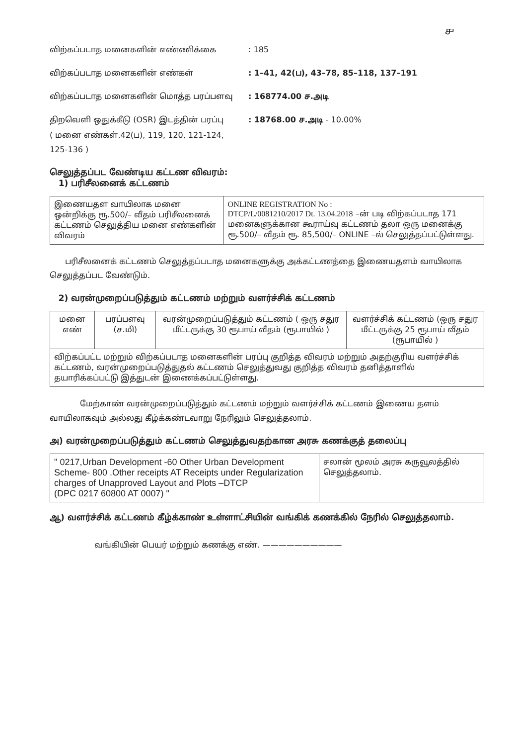௪
விற்கப்படாத மனைகளின் எண்ணிக்கை : 185
விற்கப்படாத மனைகளின் எண்கள் : 1–41, 42(ப), 43–78, 85–118, 137–191
விற்கப்படாத மனைகளின் மொத்த பரப்பளவு : 168774.00 ச.அடி
திறவெளி ஒதுக்கீடு (OSR) இடத்தின் பரப்பு : 18768.00 ச.அடி - 10.00%
( மனை எண்கள்.42(ப), 119, 120, 121-124,
125-136 )
செலுத்தப்பட வேண்டிய கட்டண விவரம்:
1) பரிசீலனைக் கட்டணம்
| இணையதள வாயிலாக மனை ஒன்றிக்கு ரூ.500/– வீதம் பரிசீலனைக் கட்டணம் செலுத்திய மனை எண்களின் விவரம் | ONLINE REGISTRATION No : DTCP/L/0081210/2017 Dt. 13.04.2018 –ன் படி விற்கப்படாத 171 மனைகளுக்கான கூராய்வு கட்டணம் தலா ஒரு மனைக்கு ரூ.500/– வீதம் ரூ. 85,500/– ONLINE –ல் செலுத்தப்பட்டுள்ளது. |
பரிசீலனைக் கட்டணம் செலுத்தப்படாத மனைகளுக்கு அக்கட்டணத்தை இணையதளம் வாயிலாக செலுத்தப்பட வேண்டும்.
2) வரன்முறைப்படுத்தும் கட்டணம் மற்றும் வளர்ச்சிக் கட்டணம்
| மனை எண் | பரப்பளவு (ச.மி) | வரன்முறைப்படுத்தும் கட்டணம் ( ஒரு சதுர மீட்டருக்கு 30 ரூபாய் வீதம் (ரூபாயில் ) | வளர்ச்சிக் கட்டணம் (ஒரு சதுர மீட்டருக்கு 25 ரூபாய் வீதம் (ரூபாயில் ) |
| விற்கப்பட்ட மற்றும் விற்கப்படாத மனைகளின் பரப்பு குறித்த விவரம் மற்றும் அதற்குரிய வளர்ச்சிக் கட்டணம், வரன்முறைப்படுத்துதல் கட்டணம் செலுத்துவது குறித்த விவரம் தனித்தாளில் தயாரிக்கப்பட்டு இத்துடன் இணைக்கப்பட்டுள்ளது. | | | |
மேற்காண் வரன்முறைப்படுத்தும் கட்டணம் மற்றும் வளர்ச்சிக் கட்டணம் இணைய தளம் வாயிலாகவும் அல்லது கீழ்க்கண்டவாறு நேரிலும் செலுத்தலாம்.
அ) வரன்முறைப்படுத்தும் கட்டணம் செலுத்துவதற்கான அரசு கணக்குத் தலைப்பு
| " 0217,Urban Development -60 Other Urban Development Scheme- 800 .Other receipts AT Receipts under Regularization charges of Unapproved Layout and Plots –DTCP (DPC 0217 60800 AT 0007) " | சலான் மூலம் அரசு கருவூலத்தில் செலுத்தலாம். |
ஆ) வளர்ச்சிக் கட்டணம் கீழ்க்காண் உள்ளாட்சியின் வங்கிக் கணக்கில் நேரில் செலுத்தலாம்.
வங்கியின் பெயர் மற்றும் கணக்கு எண். ——————————